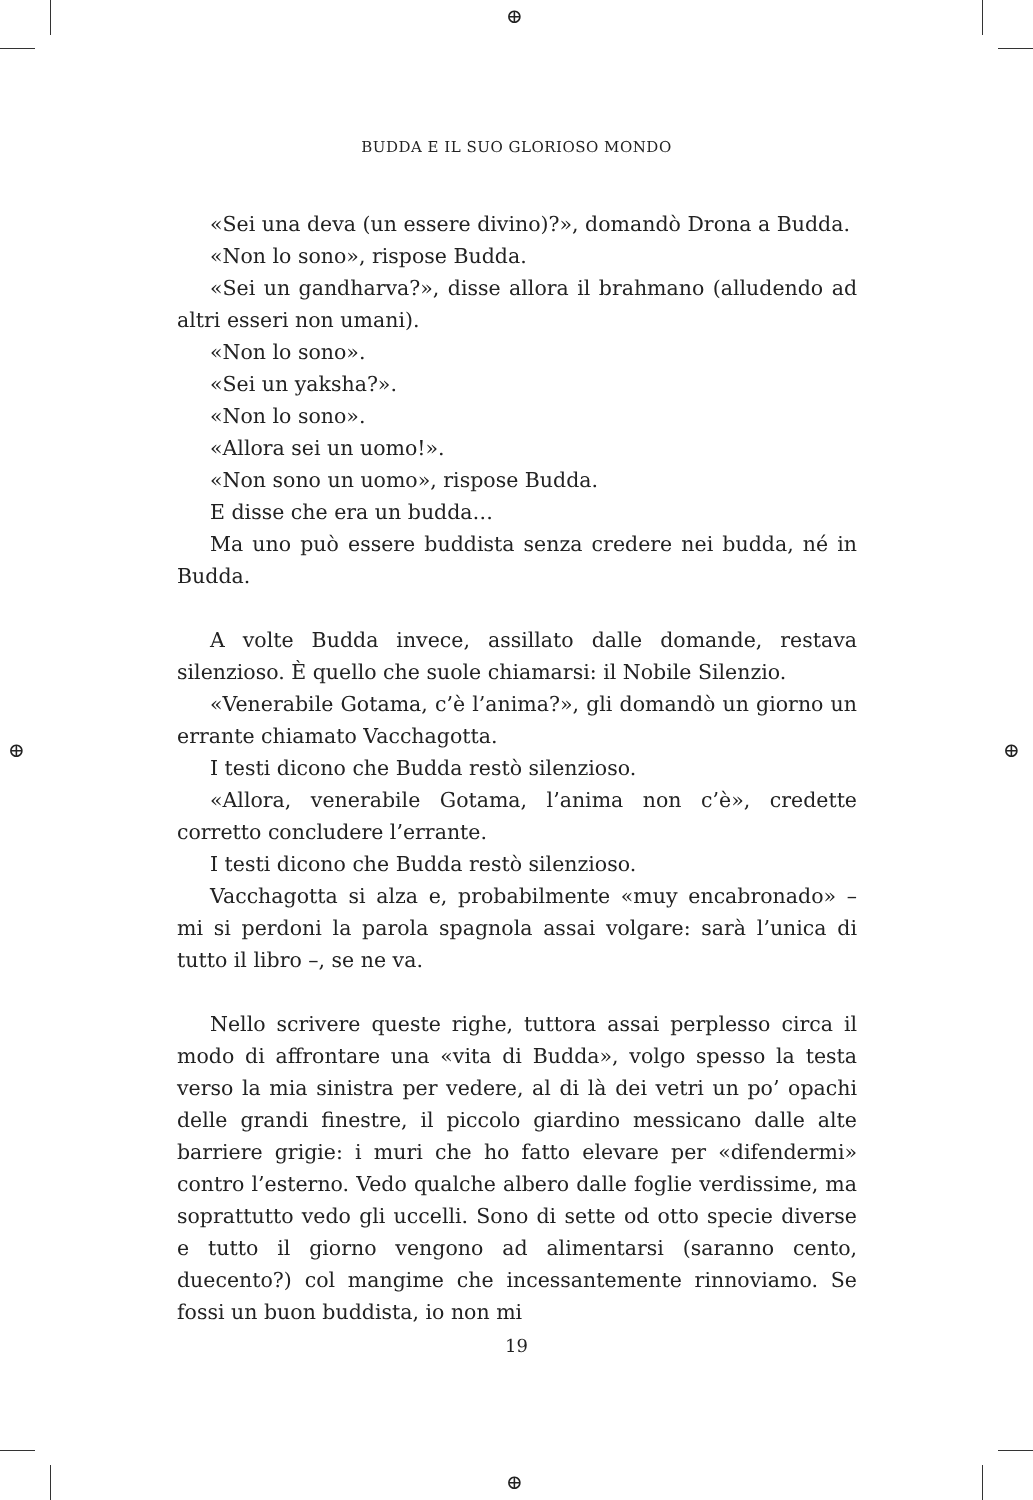⊕
⊕
⊕ ⊕
BUDDA E IL SUO GLORIOSO MONDO
«Sei una deva (un essere divino)?», domandò Drona a Budda.
«Non lo sono», rispose Budda.
«Sei un gandharva?», disse allora il brahmano (alludendo ad altri esseri non umani).
«Non lo sono».
«Sei un yaksha?».
«Non lo sono».
«Allora sei un uomo!».
«Non sono un uomo», rispose Budda.
E disse che era un budda…
Ma uno può essere buddista senza credere nei budda, né in Budda.
A volte Budda invece, assillato dalle domande, restava silenzioso. È quello che suole chiamarsi: il Nobile Silenzio.
«Venerabile Gotama, c’è l’anima?», gli domandò un giorno un errante chiamato Vacchagotta.
I testi dicono che Budda restò silenzioso.
«Allora, venerabile Gotama, l’anima non c’è», credette corretto concludere l’errante.
I testi dicono che Budda restò silenzioso.
Vacchagotta si alza e, probabilmente «muy encabronado» – mi si perdoni la parola spagnola assai volgare: sarà l’unica di tutto il libro –, se ne va.
Nello scrivere queste righe, tuttora assai perplesso circa il modo di affrontare una «vita di Budda», volgo spesso la testa verso la mia sinistra per vedere, al di là dei vetri un po’ opachi delle grandi finestre, il piccolo giardino messicano dalle alte barriere grigie: i muri che ho fatto elevare per «difendermi» contro l’esterno. Vedo qualche albero dalle foglie verdissime, ma soprattutto vedo gli uccelli. Sono di sette od otto specie diverse e tutto il giorno vengono ad alimentarsi (saranno cento, duecento?) col mangime che incessantemente rinnoviamo. Se fossi un buon buddista, io non mi
19